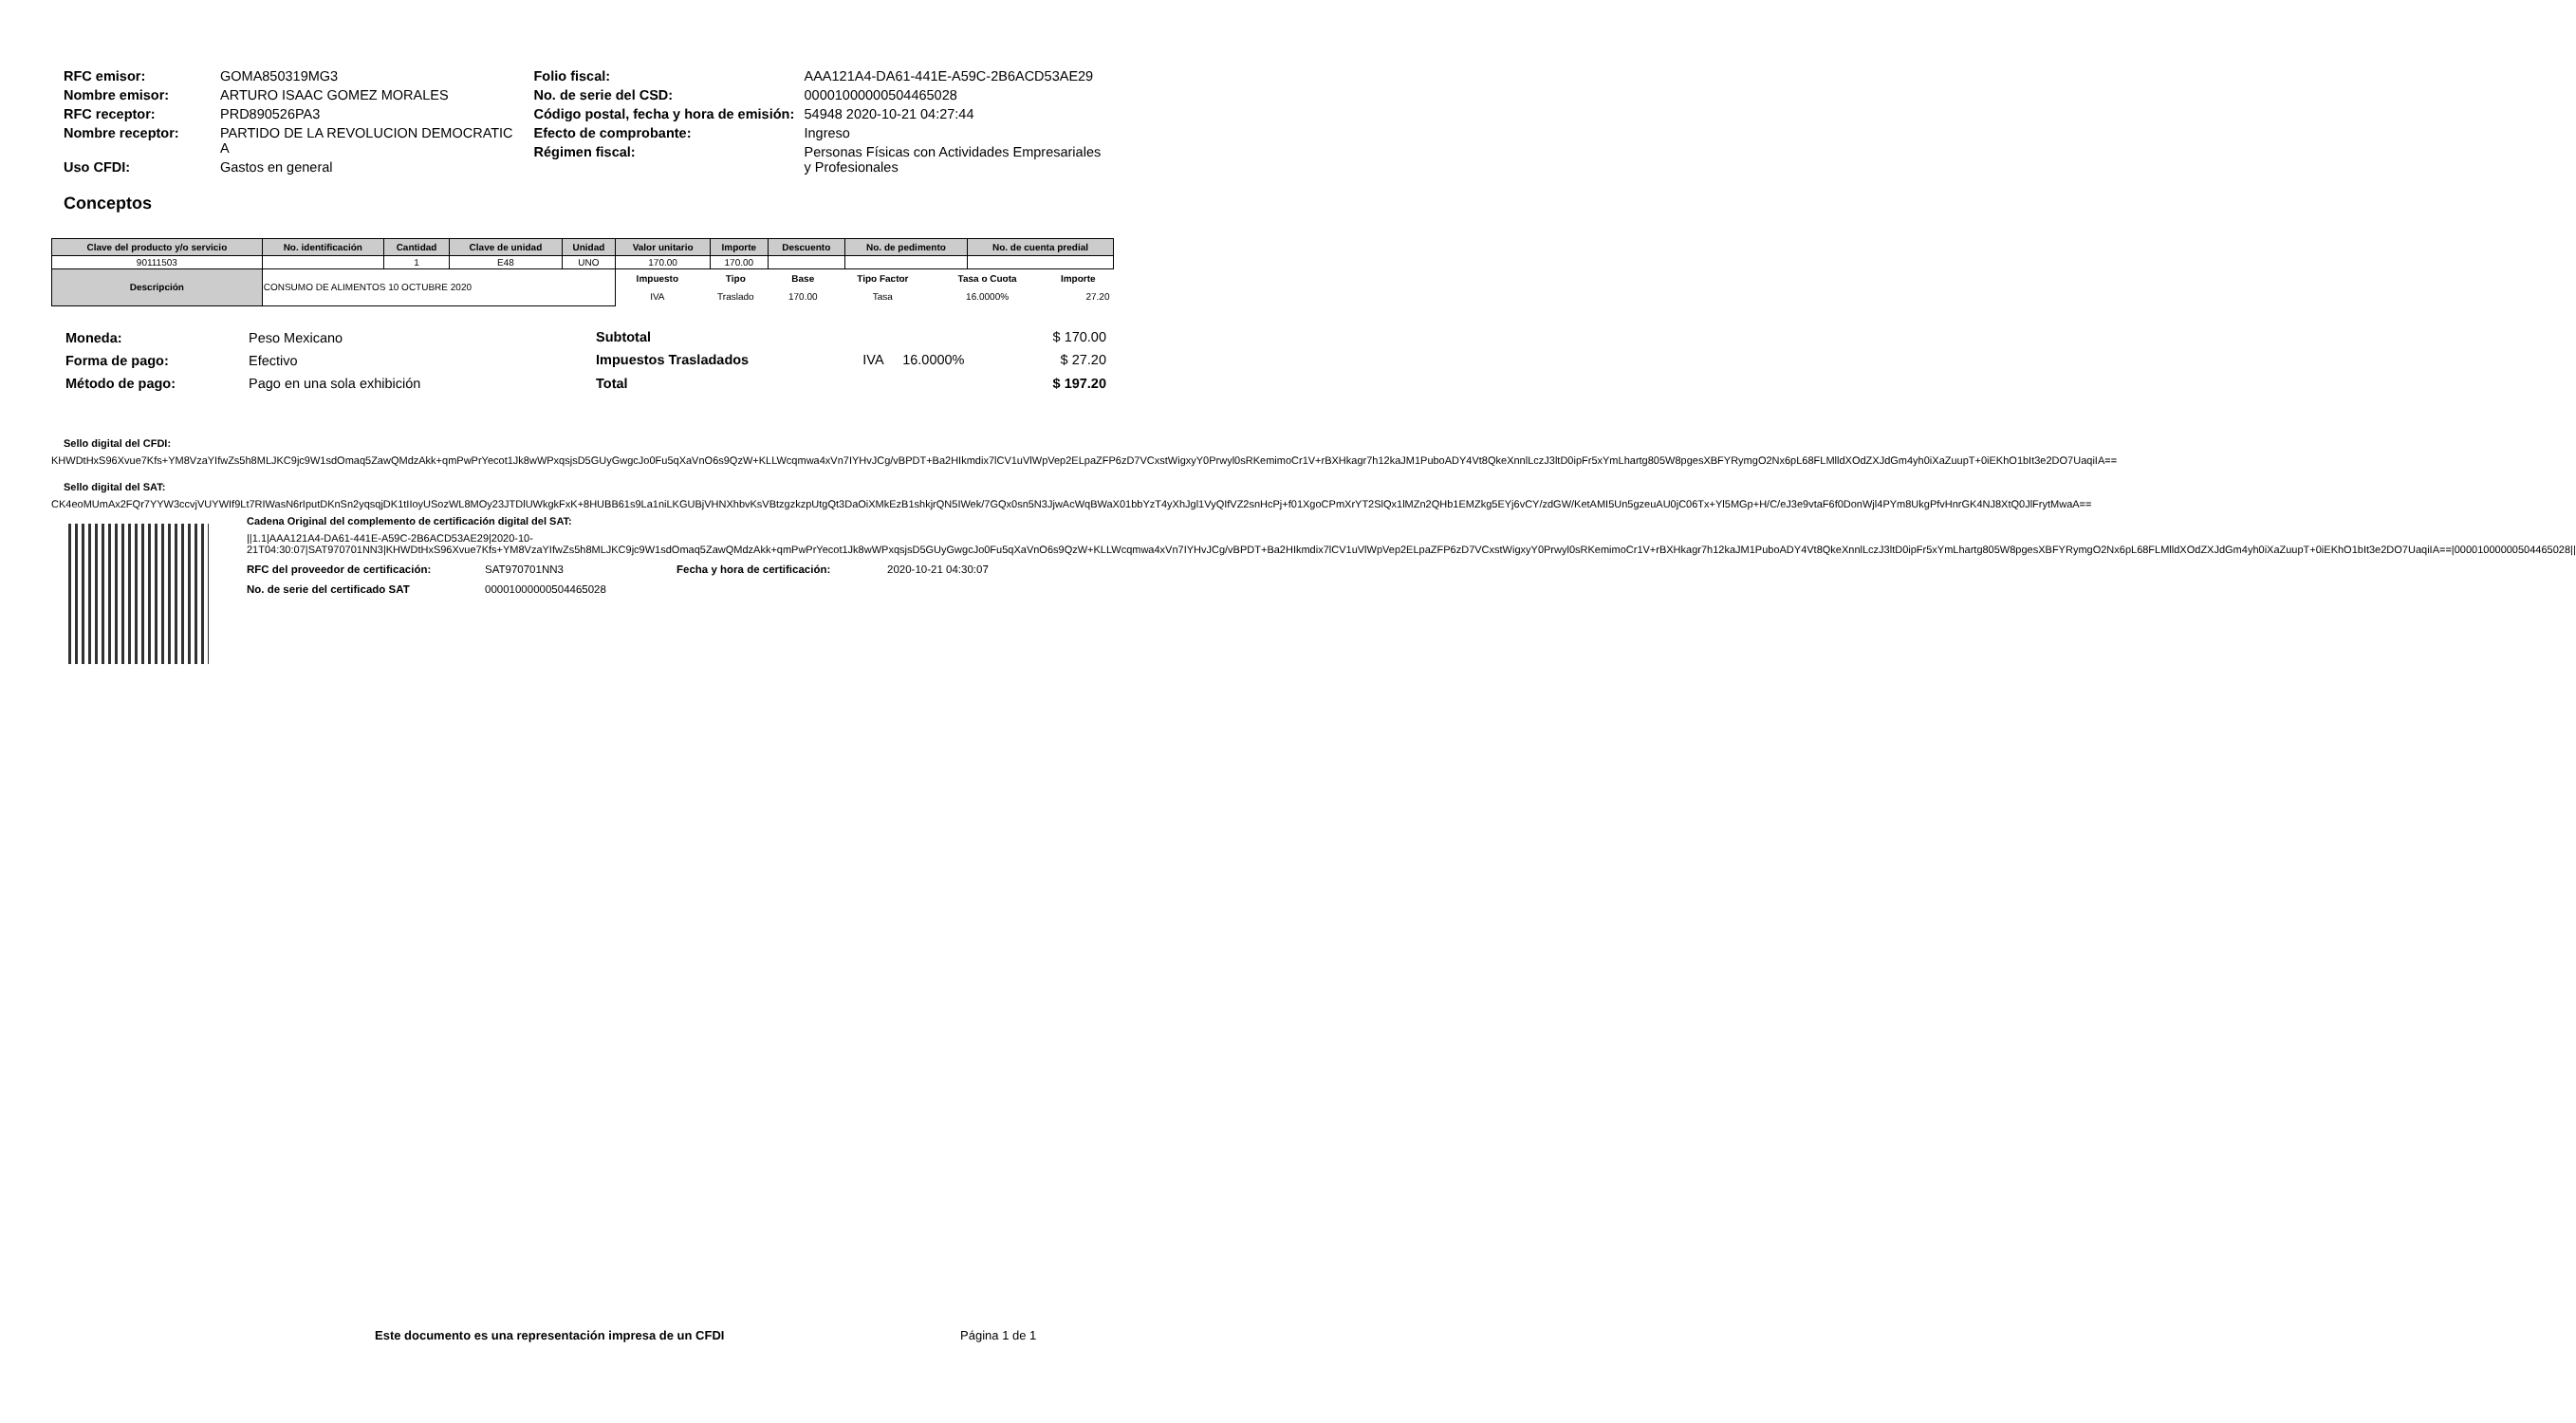| RFC emisor: | GOMA850319MG3 |
| Nombre emisor: | ARTURO ISAAC GOMEZ MORALES |
| RFC receptor: | PRD890526PA3 |
| Nombre receptor: | PARTIDO DE LA REVOLUCION DEMOCRATIC A |
| Uso CFDI: | Gastos en general |
| Folio fiscal: | AAA121A4-DA61-441E-A59C-2B6ACD53AE29 |
| No. de serie del CSD: | 00001000000504465028 |
| Código postal, fecha y hora de emisión: | 54948 2020-10-21 04:27:44 |
| Efecto de comprobante: | Ingreso |
| Régimen fiscal: | Personas Físicas con Actividades Empresariales y Profesionales |
Conceptos
| Clave del producto y/o servicio | No. identificación | Cantidad | Clave de unidad | Unidad | Valor unitario | Importe | Descuento | No. de pedimento | No. de cuenta predial |
| --- | --- | --- | --- | --- | --- | --- | --- | --- | --- |
| 90111503 | | 1 | E48 | UNO | 170.00 | 170.00 | | | |
| Descripción | CONSUMO DE ALIMENTOS 10 OCTUBRE 2020 | | | | / Impuesto / Tipo / Base / Tipo Factor / Tasa o Cuota / Importe / / --- / --- / --- / --- / --- / --- / / IVA / Traslado / 170.00 / Tasa / 16.0000% / 27.20 / | | | | |
| Moneda: | Peso Mexicano |
| Forma de pago: | Efectivo |
| Método de pago: | Pago en una sola exhibición |
| Subtotal | | | $ 170.00 |
| Impuestos Trasladados | IVA | 16.0000% | $ 27.20 |
| Total | | | $ 197.20 |
Sello digital del CFDI:
KHWDtHxS96Xvue7Kfs+YM8VzaYIfwZs5h8MLJKC9jc9W1sdOmaq5ZawQMdzAkk+qmPwPrYecot1Jk8wWPxqsjsD5GUyGwgcJo0Fu5qXaVnO6s9QzW+KLLWcqmwa4xVn7IYHvJCg/vBPDT+Ba2HIkmdix7lCV1uVlWpVep2ELpaZFP6zD7VCxstWigxyY0Prwyl0sRKemimoCr1V+rBXHkagr7h12kaJM1PuboADY4Vt8QkeXnnlLczJ3ltD0ipFr5xYmLhartg805W8pgesXBFYRymgO2Nx6pL68FLMlldXOdZXJdGm4yh0iXaZuupT+0iEKhO1bIt3e2DO7UaqiIA==
Sello digital del SAT:
CK4eoMUmAx2FQr7YYW3ccvjVUYWIf9Lt7RIWasN6rIputDKnSn2yqsqjDK1tIIoyUSozWL8MOy23JTDlUWkgkFxK+8HUBB61s9La1niLKGUBjVHNXhbvKsVBtzgzkzpUtgQt3DaOiXMkEzB1shkjrQN5IWek/7GQx0sn5N3JjwAcWqBWaX01bbYzT4yXhJgl1VyQIfVZ2snHcPj+f01XgoCPmXrYT2SlQx1lMZn2QHb1EMZkg5EYj6vCY/zdGW/KetAMI5Un5gzeuAU0jC06Tx+Yl5MGp+H/C/eJ3e9vtaF6f0DonWjl4PYm8UkgPfvHnrGK4NJ8XtQ0JlFrytMwaA==
Cadena Original del complemento de certificación digital del SAT:
||1.1|AAA121A4-DA61-441E-A59C-2B6ACD53AE29|2020-10-21T04:30:07|SAT970701NN3|KHWDtHxS96Xvue7Kfs+YM8VzaYIfwZs5h8MLJKC9jc9W1sdOmaq5ZawQMdzAkk+qmPwPrYecot1Jk8wWPxqsjsD5GUyGwgcJo0Fu5qXaVnO6s9QzW+KLLWcqmwa4xVn7IYHvJCg/vBPDT+Ba2HIkmdix7lCV1uVlWpVep2ELpaZFP6zD7VCxstWigxyY0Prwyl0sRKemimoCr1V+rBXHkagr7h12kaJM1PuboADY4Vt8QkeXnnlLczJ3ltD0ipFr5xYmLhartg805W8pgesXBFYRymgO2Nx6pL68FLMlldXOdZXJdGm4yh0iXaZuupT+0iEKhO1bIt3e2DO7UaqiIA==|00001000000504465028||
| RFC del proveedor de certificación: | SAT970701NN3 | Fecha y hora de certificación: | 2020-10-21 04:30:07 |
| No. de serie del certificado SAT | 00001000000504465028 | | |
Este documento es una representación impresa de un CFDI Página 1 de 1